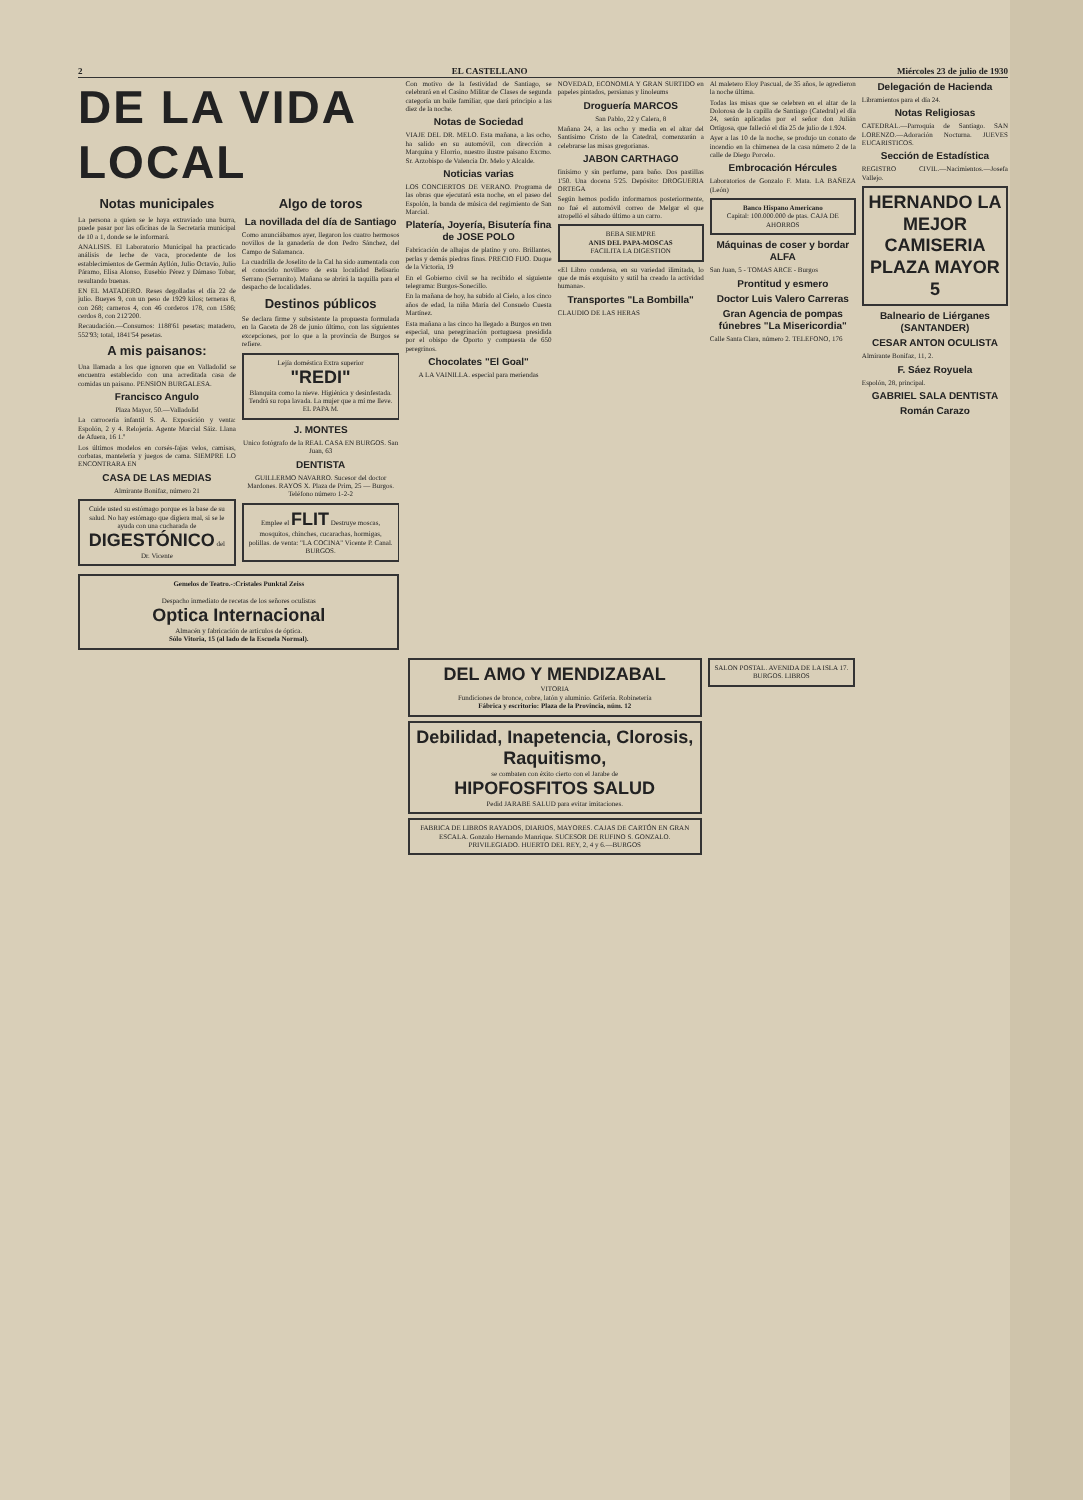2 EL CASTELLANO Miércoles 23 de julio de 1930
DE LA VIDA LOCAL
Notas municipales
La persona a quien se le haya extraviado una burra, puede pasar por las oficinas de la Secretaría municipal de 10 a 1, donde se le informará.
ANALISIS. El Laboratorio Municipal ha practicado análisis de leche de vaca, procedente de los establecimientos de Germán Ayllón, Julio Octavio, Julio Páramo, Elisa Alonso, Eusebio Pérez y Dámaso Tobar, resultando buenas.
EN EL MATADERO. Reses degolladas el día 22 de julio. Bueyes 9, con un peso de 1929 kilos; terneras 8, con 268; carneros 4, con 46 corderos 178, con 1586; cerdos 8, con 212'200.
Recaudación.—Consumos: 1188'61 pesetas; matadero, 552'93; total, 1841'54 pesetas.
A mis paisanos:
Una llamada a los que ignoren que en Valladolid se encuentra establecido con una acreditada casa de comidas un paisano. PENSION BURGALESA.
Francisco Angulo
Plaza Mayor, 50.—Valladolid
La carrocería infantil S. A. Exposición y venta: Espolón, 2 y 4. Relojería. Agente Marcial Sáiz. Llana de Afuera, 16 1.º
Los últimos modelos en corsés-fajas velos, camisas, corbatas, mantelería y juegos de cama. SIEMPRE LO ENCONTRARA EN
CASA DE LAS MEDIAS
Almirante Bonifaz, número 21
Cuide usted su estómago porque es la base de su salud. No hay estómago que digiera mal, si se le ayuda con una cucharada de DIGESTÓNICO del Dr. Vicente
Algo de toros
La novillada del día de Santiago
Como anunciábamos ayer, llegaron los cuatro hermosos novillos de la ganadería de don Pedro Sánchez, del Campo de Salamanca.
La cuadrilla de Joselito de la Cal ha sido aumentada con el conocido novillero de esta localidad Belisario Serrano (Serranito). Mañana se abrirá la taquilla para el despacho de localidades.
Destinos públicos
Se declara firme y subsistente la propuesta formulada en la Gaceta de 28 de junio último, con las siguientes excepciones, por lo que a la provincia de Burgos se refiere.
Lejía doméstica Extra superior
"REDI"
Blanquita como la nieve. Higiénica y desinfestada. Tendrá su ropa lavada. La mujer que a mí me lleve. EL PAPA M.
J. MONTES
Unico fotógrafo de la REAL CASA EN BURGOS. San Juan, 63
DENTISTA
GUILLERMO NAVARRO. Sucesor del doctor Mardones. RAYOS X. Plaza de Prim, 25 — Burgos. Teléfono número 1-2-2
Emplee el FLIT Destruye moscas, mosquitos, chinches, cucarachas, hormigas, polillas. de venta: "LA COCINA" Vicente P. Canal. BURGOS.
Gemelos de Teatro.-:Cristales Punktal Zeiss
Despacho inmediato de recetas de los señores oculistas
Optica Internacional
Almacén y fabricación de artículos de óptica.
Sólo Vitoria, 15 (al lado de la Escuela Normal).
Con motivo de la festividad de Santiago, se celebrará en el Casino Militar de Clases de segunda categoría un baile familiar, que dará principio a las diez de la noche.
Notas de Sociedad
VIAJE DEL DR. MELO. Esta mañana, a las ocho, ha salido en su automóvil, con dirección a Marquina y Elorrio, nuestro ilustre paisano Excmo. Sr. Arzobispo de Valencia Dr. Melo y Alcalde.
Noticias varias
LOS CONCIERTOS DE VERANO. Programa de las obras que ejecutará esta noche, en el paseo del Espolón, la banda de música del regimiento de San Marcial.
Platería, Joyería, Bisutería fina de JOSE POLO
Fabricación de alhajas de platino y oro. Brillantes, perlas y demás piedras finas. PRECIO FIJO. Duque de la Victoria, 19
En el Gobierno civil se ha recibido el siguiente telegrama: Burgos-Sonecillo.
En la mañana de hoy, ha subido al Cielo, a los cinco años de edad, la niña María del Consuelo Cuesta Martínez.
Esta mañana a las cinco ha llegado a Burgos en tren especial, una peregrinación portuguesa presidida por el obispo de Oporto y compuesta de 650 peregrinos.
Chocolates "El Goal"
A LA VAINILLA. especial para meriendas
NOVEDAD, ECONOMIA Y GRAN SURTIDO en papeles pintados, persianas y linoleums
Droguería MARCOS
San Pablo, 22 y Calera, 8
Mañana 24, a las ocho y media en el altar del Santísimo Cristo de la Catedral, comenzarán a celebrarse las misas gregorianas.
JABON CARTHAGO
finísimo y sin perfume, para baño. Dos pastillas 1'50. Una docena 5'25. Depósito: DROGUERIA ORTEGA
Según hemos podido informarnos posteriormente, no fué el automóvil correo de Melgar el que atropelló el sábado último a un carro.
BEBA SIEMPRE
ANIS DEL PAPA-MOSCAS
FACILITA LA DIGESTION
«El Libro condensa, en su variedad ilimitada, lo que de más exquisito y sutil ha creado la actividad humana».
Transportes "La Bombilla"
CLAUDIO DE LAS HERAS
Al maletero Eloy Pascual, de 35 años, le agredieron la noche última.
Todas las misas que se celebren en el altar de la Dolorosa de la capilla de Santiago (Catedral) el día 24, serán aplicadas por el señor don Julián Ortigosa, que falleció el día 25 de julio de 1.924.
Ayer a las 10 de la noche, se produjo un conato de incendio en la chimenea de la casa número 2 de la calle de Diego Porcelo.
Embrocación Hércules
Laboratorios de Gonzalo F. Mata. LA BAÑEZA (León)
Banco Hispano Americano
Capital: 100.000.000 de ptas. CAJA DE AHORROS
Máquinas de coser y bordar ALFA
San Juan, 5 - TOMAS ARCE - Burgos
Prontitud y esmero
Doctor Luis Valero Carreras
Gran Agencia de pompas fúnebres "La Misericordia"
Calle Santa Clara, número 2. TELEFONO, 176
Delegación de Hacienda
Libramientos para el día 24.
Notas Religiosas
CATEDRAL.—Parroquia de Santiago. SAN LORENZO.—Adoración Nocturna. JUEVES EUCARISTICOS.
Sección de Estadística
REGISTRO CIVIL.—Nacimientos.—Josefa Vallejo.
HERNANDO LA MEJOR CAMISERIA PLAZA MAYOR 5
Balneario de Liérganes (SANTANDER)
CESAR ANTON OCULISTA
Almirante Bonifaz, 11, 2.
F. Sáez Royuela
Espolón, 28, principal.
GABRIEL SALA DENTISTA
Román Carazo
DEL AMO Y MENDIZABAL
VITORIA
Fundiciones de bronce, cobre, latón y aluminio. Grifería. Robinetería
Fábrica y escritorio: Plaza de la Provincia, núm. 12
Debilidad, Inapetencia, Clorosis, Raquitismo,
se combaten con éxito cierto con el Jarabe de
HIPOFOSFITOS SALUD
Pedid JARABE SALUD para evitar imitaciones.
FABRICA DE LIBROS RAYADOS, DIARIOS, MAYORES. CAJAS DE CARTÓN EN GRAN ESCALA. Gonzalo Hernando Manrique. SUCESOR DE RUFINO S. GONZALO. PRIVILEGIADO. HUERTO DEL REY, 2, 4 y 6.—BURGOS
SALON POSTAL. AVENIDA DE LA ISLA 17. BURGOS. LIBROS